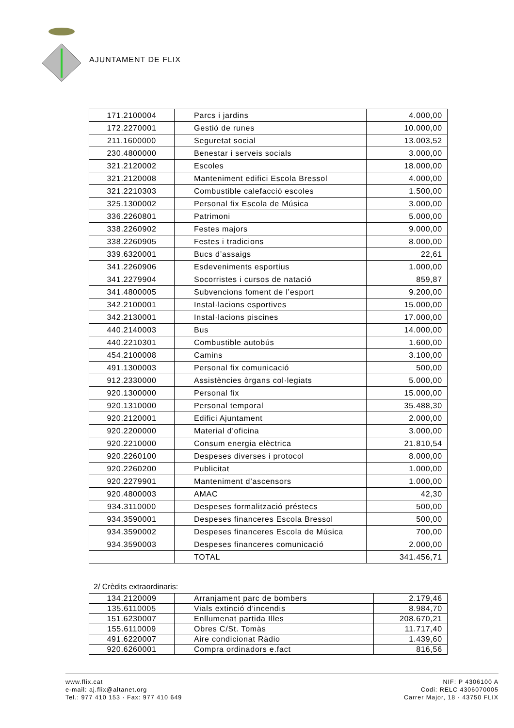AJUNTAMENT DE FLIX
| 171.2100004 | Parcs i jardins | 4.000,00 |
| 172.2270001 | Gestió de runes | 10.000,00 |
| 211.1600000 | Seguretat social | 13.003,52 |
| 230.4800000 | Benestar i serveis socials | 3.000,00 |
| 321.2120002 | Escoles | 18.000,00 |
| 321.2120008 | Manteniment edifici Escola Bressol | 4.000,00 |
| 321.2210303 | Combustible calefacció escoles | 1.500,00 |
| 325.1300002 | Personal fix Escola de Música | 3.000,00 |
| 336.2260801 | Patrimoni | 5.000,00 |
| 338.2260902 | Festes majors | 9.000,00 |
| 338.2260905 | Festes i tradicions | 8.000,00 |
| 339.6320001 | Bucs d’assaigs | 22,61 |
| 341.2260906 | Esdeveniments esportius | 1.000,00 |
| 341.2279904 | Socorristes i cursos de natació | 859,87 |
| 341.4800005 | Subvencions foment de l’esport | 9.200,00 |
| 342.2100001 | Instal·lacions esportives | 15.000,00 |
| 342.2130001 | Instal·lacions piscines | 17.000,00 |
| 440.2140003 | Bus | 14.000,00 |
| 440.2210301 | Combustible autobús | 1.600,00 |
| 454.2100008 | Camins | 3.100,00 |
| 491.1300003 | Personal fix comunicació | 500,00 |
| 912.2330000 | Assistències òrgans col·legiats | 5.000,00 |
| 920.1300000 | Personal fix | 15.000,00 |
| 920.1310000 | Personal temporal | 35.488,30 |
| 920.2120001 | Edifici Ajuntament | 2.000,00 |
| 920.2200000 | Material d’oficina | 3.000,00 |
| 920.2210000 | Consum energia elèctrica | 21.810,54 |
| 920.2260100 | Despeses diverses i protocol | 8.000,00 |
| 920.2260200 | Publicitat | 1.000,00 |
| 920.2279901 | Manteniment d’ascensors | 1.000,00 |
| 920.4800003 | AMAC | 42,30 |
| 934.3110000 | Despeses formalització préstecs | 500,00 |
| 934.3590001 | Despeses financeres Escola Bressol | 500,00 |
| 934.3590002 | Despeses financeres Escola de Música | 700,00 |
| 934.3590003 | Despeses financeres comunicació | 2.000,00 |
| | TOTAL | 341.456,71 |
2/ Crèdits extraordinaris:
| 134.2120009 | Arranjament parc de bombers | 2.179,46 |
| 135.6110005 | Vials extinció d’incendis | 8.984,70 |
| 151.6230007 | Enllumenat partida Illes | 208.670,21 |
| 155.6110009 | Obres C/St. Tomàs | 11.717,40 |
| 491.6220007 | Aire condicionat Ràdio | 1.439,60 |
| 920.6260001 | Compra ordinadors e.fact | 816,56 |
www.flix.cat
e-mail: aj.flix@altanet.org
Tel.: 977 410 153 · Fax: 977 410 649
NIF: P 4306100 A
Codi: RELC 4306070005
Carrer Major, 18 · 43750 FLIX